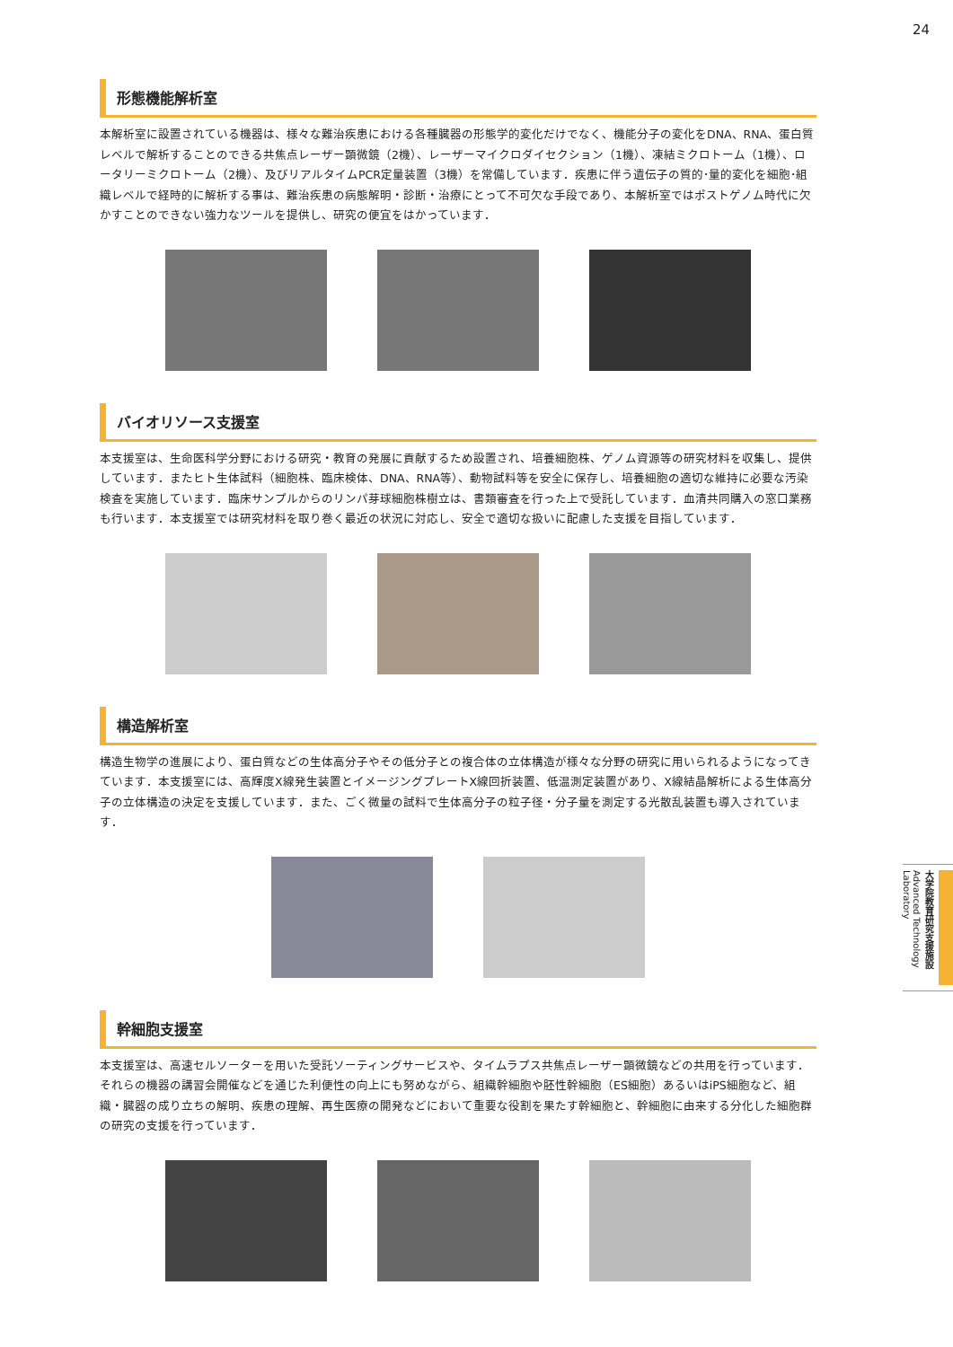24
形態機能解析室
本解析室に設置されている機器は、様々な難治疾患における各種臓器の形態学的変化だけでなく、機能分子の変化をDNA、RNA、蛋白質レベルで解析することのできる共焦点レーザー顕微鏡（2機）、レーザーマイクロダイセクション（1機）、凍結ミクロトーム（1機）、ロータリーミクロトーム（2機）、及びリアルタイムPCR定量装置（3機）を常備しています．疾患に伴う遺伝子の質的･量的変化を細胞･組織レベルで経時的に解析する事は、難治疾患の病態解明・診断・治療にとって不可欠な手段であり、本解析室ではポストゲノム時代に欠かすことのできない強力なツールを提供し、研究の便宜をはかっています．
バイオリソース支援室
本支援室は、生命医科学分野における研究・教育の発展に貢献するため設置され、培養細胞株、ゲノム資源等の研究材料を収集し、提供しています．またヒト生体試料（細胞株、臨床検体、DNA、RNA等）、動物試料等を安全に保存し、培養細胞の適切な維持に必要な汚染検査を実施しています．臨床サンプルからのリンパ芽球細胞株樹立は、書類審査を行った上で受託しています．血清共同購入の窓口業務も行います．本支援室では研究材料を取り巻く最近の状況に対応し、安全で適切な扱いに配慮した支援を目指しています．
構造解析室
構造生物学の進展により、蛋白質などの生体高分子やその低分子との複合体の立体構造が様々な分野の研究に用いられるようになってきています．本支援室には、高輝度X線発生装置とイメージングプレートX線回折装置、低温測定装置があり、X線結晶解析による生体高分子の立体構造の決定を支援しています．また、ごく微量の試料で生体高分子の粒子径・分子量を測定する光散乱装置も導入されています．
幹細胞支援室
本支援室は、高速セルソーターを用いた受託ソーティングサービスや、タイムラプス共焦点レーザー顕微鏡などの共用を行っています．それらの機器の講習会開催などを通じた利便性の向上にも努めながら、組織幹細胞や胚性幹細胞（ES細胞）あるいはiPS細胞など、組織・臓器の成り立ちの解明、疾患の理解、再生医療の開発などにおいて重要な役割を果たす幹細胞と、幹細胞に由来する分化した細胞群の研究の支援を行っています．
大学院教育研究支援施設 Advanced Technology Laboratory